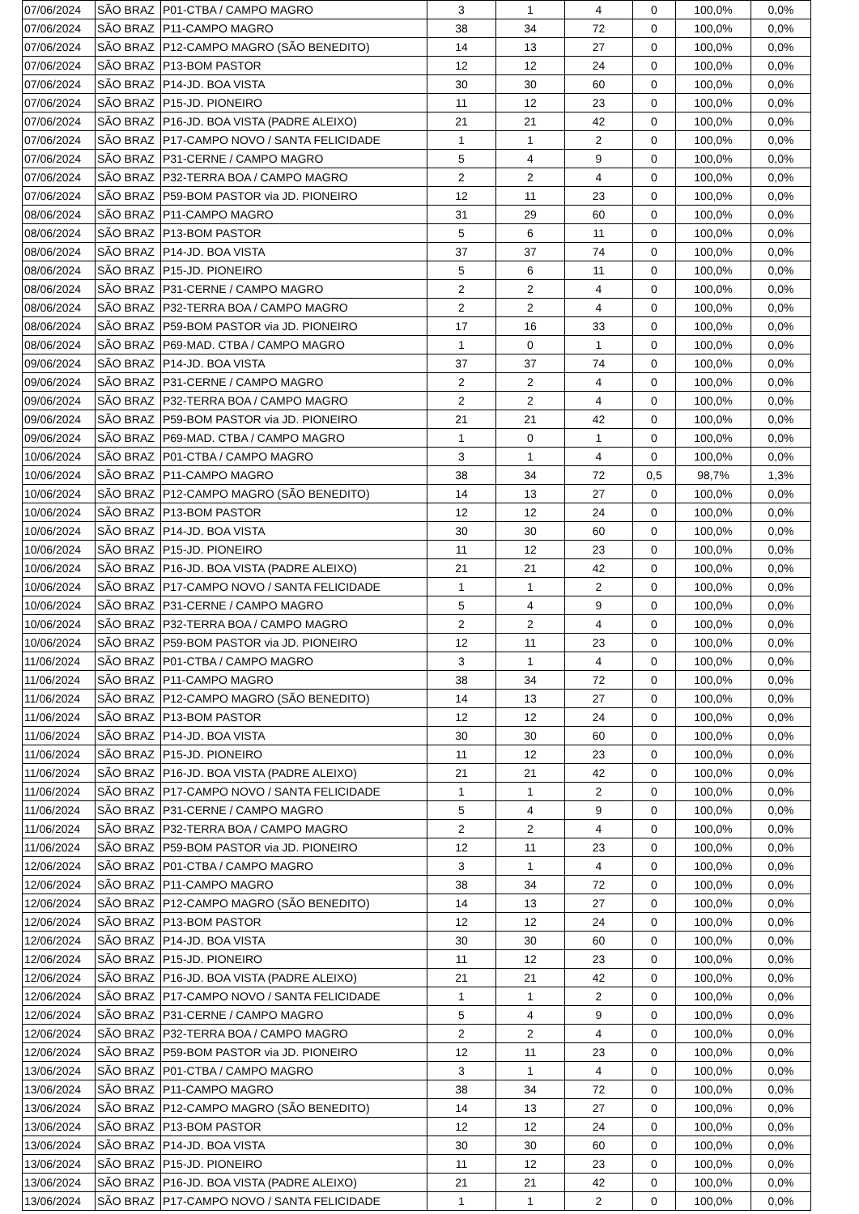| 07/06/2024 | SÃO BRAZ | P01-CTBA / CAMPO MAGRO | 3 | 1 | 4 | 0 | 100,0% | 0,0% |
| 07/06/2024 | SÃO BRAZ | P11-CAMPO MAGRO | 38 | 34 | 72 | 0 | 100,0% | 0,0% |
| 07/06/2024 | SÃO BRAZ | P12-CAMPO MAGRO (SÃO BENEDITO) | 14 | 13 | 27 | 0 | 100,0% | 0,0% |
| 07/06/2024 | SÃO BRAZ | P13-BOM PASTOR | 12 | 12 | 24 | 0 | 100,0% | 0,0% |
| 07/06/2024 | SÃO BRAZ | P14-JD. BOA VISTA | 30 | 30 | 60 | 0 | 100,0% | 0,0% |
| 07/06/2024 | SÃO BRAZ | P15-JD. PIONEIRO | 11 | 12 | 23 | 0 | 100,0% | 0,0% |
| 07/06/2024 | SÃO BRAZ | P16-JD. BOA VISTA (PADRE ALEIXO) | 21 | 21 | 42 | 0 | 100,0% | 0,0% |
| 07/06/2024 | SÃO BRAZ | P17-CAMPO NOVO / SANTA FELICIDADE | 1 | 1 | 2 | 0 | 100,0% | 0,0% |
| 07/06/2024 | SÃO BRAZ | P31-CERNE / CAMPO MAGRO | 5 | 4 | 9 | 0 | 100,0% | 0,0% |
| 07/06/2024 | SÃO BRAZ | P32-TERRA BOA / CAMPO MAGRO | 2 | 2 | 4 | 0 | 100,0% | 0,0% |
| 07/06/2024 | SÃO BRAZ | P59-BOM PASTOR via JD. PIONEIRO | 12 | 11 | 23 | 0 | 100,0% | 0,0% |
| 08/06/2024 | SÃO BRAZ | P11-CAMPO MAGRO | 31 | 29 | 60 | 0 | 100,0% | 0,0% |
| 08/06/2024 | SÃO BRAZ | P13-BOM PASTOR | 5 | 6 | 11 | 0 | 100,0% | 0,0% |
| 08/06/2024 | SÃO BRAZ | P14-JD. BOA VISTA | 37 | 37 | 74 | 0 | 100,0% | 0,0% |
| 08/06/2024 | SÃO BRAZ | P15-JD. PIONEIRO | 5 | 6 | 11 | 0 | 100,0% | 0,0% |
| 08/06/2024 | SÃO BRAZ | P31-CERNE / CAMPO MAGRO | 2 | 2 | 4 | 0 | 100,0% | 0,0% |
| 08/06/2024 | SÃO BRAZ | P32-TERRA BOA / CAMPO MAGRO | 2 | 2 | 4 | 0 | 100,0% | 0,0% |
| 08/06/2024 | SÃO BRAZ | P59-BOM PASTOR via JD. PIONEIRO | 17 | 16 | 33 | 0 | 100,0% | 0,0% |
| 08/06/2024 | SÃO BRAZ | P69-MAD. CTBA / CAMPO MAGRO | 1 | 0 | 1 | 0 | 100,0% | 0,0% |
| 09/06/2024 | SÃO BRAZ | P14-JD. BOA VISTA | 37 | 37 | 74 | 0 | 100,0% | 0,0% |
| 09/06/2024 | SÃO BRAZ | P31-CERNE / CAMPO MAGRO | 2 | 2 | 4 | 0 | 100,0% | 0,0% |
| 09/06/2024 | SÃO BRAZ | P32-TERRA BOA / CAMPO MAGRO | 2 | 2 | 4 | 0 | 100,0% | 0,0% |
| 09/06/2024 | SÃO BRAZ | P59-BOM PASTOR via JD. PIONEIRO | 21 | 21 | 42 | 0 | 100,0% | 0,0% |
| 09/06/2024 | SÃO BRAZ | P69-MAD. CTBA / CAMPO MAGRO | 1 | 0 | 1 | 0 | 100,0% | 0,0% |
| 10/06/2024 | SÃO BRAZ | P01-CTBA / CAMPO MAGRO | 3 | 1 | 4 | 0 | 100,0% | 0,0% |
| 10/06/2024 | SÃO BRAZ | P11-CAMPO MAGRO | 38 | 34 | 72 | 0,5 | 98,7% | 1,3% |
| 10/06/2024 | SÃO BRAZ | P12-CAMPO MAGRO (SÃO BENEDITO) | 14 | 13 | 27 | 0 | 100,0% | 0,0% |
| 10/06/2024 | SÃO BRAZ | P13-BOM PASTOR | 12 | 12 | 24 | 0 | 100,0% | 0,0% |
| 10/06/2024 | SÃO BRAZ | P14-JD. BOA VISTA | 30 | 30 | 60 | 0 | 100,0% | 0,0% |
| 10/06/2024 | SÃO BRAZ | P15-JD. PIONEIRO | 11 | 12 | 23 | 0 | 100,0% | 0,0% |
| 10/06/2024 | SÃO BRAZ | P16-JD. BOA VISTA (PADRE ALEIXO) | 21 | 21 | 42 | 0 | 100,0% | 0,0% |
| 10/06/2024 | SÃO BRAZ | P17-CAMPO NOVO / SANTA FELICIDADE | 1 | 1 | 2 | 0 | 100,0% | 0,0% |
| 10/06/2024 | SÃO BRAZ | P31-CERNE / CAMPO MAGRO | 5 | 4 | 9 | 0 | 100,0% | 0,0% |
| 10/06/2024 | SÃO BRAZ | P32-TERRA BOA / CAMPO MAGRO | 2 | 2 | 4 | 0 | 100,0% | 0,0% |
| 10/06/2024 | SÃO BRAZ | P59-BOM PASTOR via JD. PIONEIRO | 12 | 11 | 23 | 0 | 100,0% | 0,0% |
| 11/06/2024 | SÃO BRAZ | P01-CTBA / CAMPO MAGRO | 3 | 1 | 4 | 0 | 100,0% | 0,0% |
| 11/06/2024 | SÃO BRAZ | P11-CAMPO MAGRO | 38 | 34 | 72 | 0 | 100,0% | 0,0% |
| 11/06/2024 | SÃO BRAZ | P12-CAMPO MAGRO (SÃO BENEDITO) | 14 | 13 | 27 | 0 | 100,0% | 0,0% |
| 11/06/2024 | SÃO BRAZ | P13-BOM PASTOR | 12 | 12 | 24 | 0 | 100,0% | 0,0% |
| 11/06/2024 | SÃO BRAZ | P14-JD. BOA VISTA | 30 | 30 | 60 | 0 | 100,0% | 0,0% |
| 11/06/2024 | SÃO BRAZ | P15-JD. PIONEIRO | 11 | 12 | 23 | 0 | 100,0% | 0,0% |
| 11/06/2024 | SÃO BRAZ | P16-JD. BOA VISTA (PADRE ALEIXO) | 21 | 21 | 42 | 0 | 100,0% | 0,0% |
| 11/06/2024 | SÃO BRAZ | P17-CAMPO NOVO / SANTA FELICIDADE | 1 | 1 | 2 | 0 | 100,0% | 0,0% |
| 11/06/2024 | SÃO BRAZ | P31-CERNE / CAMPO MAGRO | 5 | 4 | 9 | 0 | 100,0% | 0,0% |
| 11/06/2024 | SÃO BRAZ | P32-TERRA BOA / CAMPO MAGRO | 2 | 2 | 4 | 0 | 100,0% | 0,0% |
| 11/06/2024 | SÃO BRAZ | P59-BOM PASTOR via JD. PIONEIRO | 12 | 11 | 23 | 0 | 100,0% | 0,0% |
| 12/06/2024 | SÃO BRAZ | P01-CTBA / CAMPO MAGRO | 3 | 1 | 4 | 0 | 100,0% | 0,0% |
| 12/06/2024 | SÃO BRAZ | P11-CAMPO MAGRO | 38 | 34 | 72 | 0 | 100,0% | 0,0% |
| 12/06/2024 | SÃO BRAZ | P12-CAMPO MAGRO (SÃO BENEDITO) | 14 | 13 | 27 | 0 | 100,0% | 0,0% |
| 12/06/2024 | SÃO BRAZ | P13-BOM PASTOR | 12 | 12 | 24 | 0 | 100,0% | 0,0% |
| 12/06/2024 | SÃO BRAZ | P14-JD. BOA VISTA | 30 | 30 | 60 | 0 | 100,0% | 0,0% |
| 12/06/2024 | SÃO BRAZ | P15-JD. PIONEIRO | 11 | 12 | 23 | 0 | 100,0% | 0,0% |
| 12/06/2024 | SÃO BRAZ | P16-JD. BOA VISTA (PADRE ALEIXO) | 21 | 21 | 42 | 0 | 100,0% | 0,0% |
| 12/06/2024 | SÃO BRAZ | P17-CAMPO NOVO / SANTA FELICIDADE | 1 | 1 | 2 | 0 | 100,0% | 0,0% |
| 12/06/2024 | SÃO BRAZ | P31-CERNE / CAMPO MAGRO | 5 | 4 | 9 | 0 | 100,0% | 0,0% |
| 12/06/2024 | SÃO BRAZ | P32-TERRA BOA / CAMPO MAGRO | 2 | 2 | 4 | 0 | 100,0% | 0,0% |
| 12/06/2024 | SÃO BRAZ | P59-BOM PASTOR via JD. PIONEIRO | 12 | 11 | 23 | 0 | 100,0% | 0,0% |
| 13/06/2024 | SÃO BRAZ | P01-CTBA / CAMPO MAGRO | 3 | 1 | 4 | 0 | 100,0% | 0,0% |
| 13/06/2024 | SÃO BRAZ | P11-CAMPO MAGRO | 38 | 34 | 72 | 0 | 100,0% | 0,0% |
| 13/06/2024 | SÃO BRAZ | P12-CAMPO MAGRO (SÃO BENEDITO) | 14 | 13 | 27 | 0 | 100,0% | 0,0% |
| 13/06/2024 | SÃO BRAZ | P13-BOM PASTOR | 12 | 12 | 24 | 0 | 100,0% | 0,0% |
| 13/06/2024 | SÃO BRAZ | P14-JD. BOA VISTA | 30 | 30 | 60 | 0 | 100,0% | 0,0% |
| 13/06/2024 | SÃO BRAZ | P15-JD. PIONEIRO | 11 | 12 | 23 | 0 | 100,0% | 0,0% |
| 13/06/2024 | SÃO BRAZ | P16-JD. BOA VISTA (PADRE ALEIXO) | 21 | 21 | 42 | 0 | 100,0% | 0,0% |
| 13/06/2024 | SÃO BRAZ | P17-CAMPO NOVO / SANTA FELICIDADE | 1 | 1 | 2 | 0 | 100,0% | 0,0% |